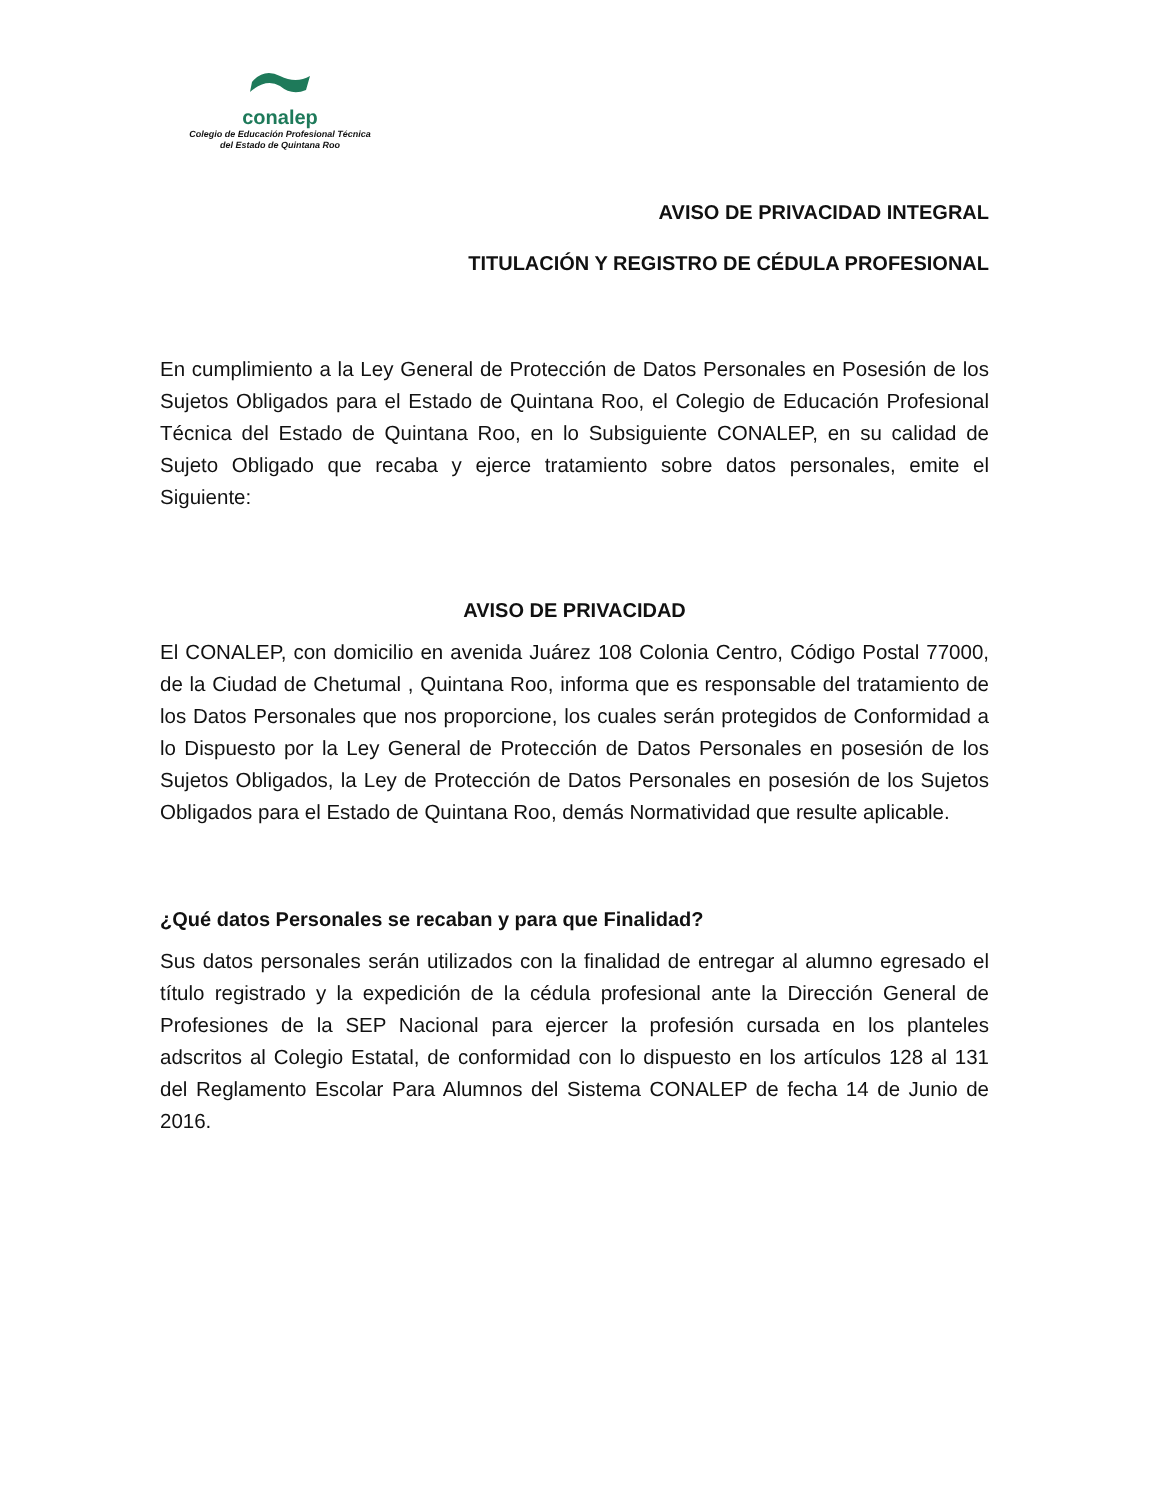conalep
Colegio de Educación Profesional Técnica
del Estado de Quintana Roo
AVISO DE PRIVACIDAD INTEGRAL
TITULACIÓN Y REGISTRO DE CÉDULA PROFESIONAL
En cumplimiento a la Ley General de Protección de Datos Personales en Posesión de los Sujetos Obligados para el Estado de Quintana Roo, el Colegio de Educación Profesional Técnica del Estado de Quintana Roo, en lo Subsiguiente CONALEP, en su calidad de Sujeto Obligado que recaba y ejerce tratamiento sobre datos personales, emite el Siguiente:
AVISO DE PRIVACIDAD
El CONALEP, con domicilio en avenida Juárez 108 Colonia Centro, Código Postal 77000, de la Ciudad de Chetumal , Quintana Roo, informa que es responsable del tratamiento de los Datos Personales que nos proporcione, los cuales serán protegidos de Conformidad a lo Dispuesto por la Ley General de Protección de Datos Personales en posesión de los Sujetos Obligados, la Ley de Protección de Datos Personales en posesión de los Sujetos Obligados para el Estado de Quintana Roo, demás Normatividad que resulte aplicable.
¿Qué datos Personales se recaban y para que Finalidad?
Sus datos personales serán utilizados con la finalidad de entregar al alumno egresado el título registrado y la expedición de la cédula profesional ante la Dirección General de Profesiones de la SEP Nacional para ejercer la profesión cursada en los planteles adscritos al Colegio Estatal, de conformidad con lo dispuesto en los artículos 128 al 131 del Reglamento Escolar Para Alumnos del Sistema CONALEP de fecha 14 de Junio de 2016.